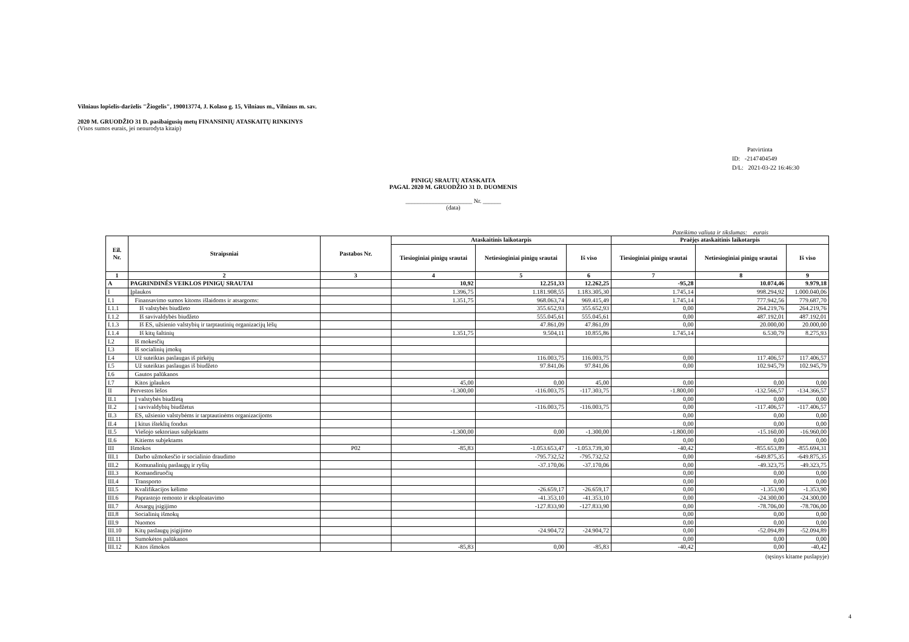Vilniaus lopšelis-darželis "Žiogelis", 190013774, J. Kolaso g. 15, Vilniaus m., Vilniaus m. sav.
2020 M. GRUODŽIO 31 D. pasibaigusių metų FINANSINIŲ ATASKAITŲ RINKINYS
(Visos sumos eurais, jei nenurodyta kitaip)
Patvirtinta
ID: -2147404549
D/L: 2021-03-22 16:46:30
PINIGŲ SRAUTŲ ATASKAITA
PAGAL 2020 M. GRUODŽIO 31 D. DUOMENIS
______________________ Nr. ______
(data)
Pateikimo valiuta ir tikslumas: eurais
| Eil. Nr. | Straipsniai | Pastabos Nr. | Ataskaitinis laikotarpis | | | Praėjęs ataskaitinis laikotarpis | | |
| --- | --- | --- | --- | --- | --- | --- | --- | --- |
| | | | Tiesioginiai pinigų srautai | Netiesioginiai pinigų srautai | Iš viso | Tiesioginiai pinigų srautai | Netiesioginiai pinigų srautai | Iš viso |
| 1 | 2 | 3 | 4 | 5 | 6 | 7 | 8 | 9 |
| A | PAGRINDINĖS VEIKLOS PINIGŲ SRAUTAI | | 10,92 | 12.251,33 | 12.262,25 | -95,28 | 10.074,46 | 9.979,18 |
| I | Įplaukos | | 1.396,75 | 1.181.908,55 | 1.183.305,30 | 1.745,14 | 998.294,92 | 1.000.040,06 |
| I.1 | Finansavimo sumos kitoms išlaidoms ir atsargoms: | | 1.351,75 | 968.063,74 | 969.415,49 | 1.745,14 | 777.942,56 | 779.687,70 |
| I.1.1 | Iš valstybės biudžeto | | | 355.652,93 | 355.652,93 | 0,00 | 264.219,76 | 264.219,76 |
| I.1.2 | Iš savivaldybės biudžeto | | | 555.045,61 | 555.045,61 | 0,00 | 487.192,01 | 487.192,01 |
| I.1.3 | Iš ES, užsienio valstybių ir tarptautinių organizacijų lėšų | | | 47.861,09 | 47.861,09 | 0,00 | 20.000,00 | 20.000,00 |
| I.1.4 | Iš kitų šaltinių | | 1.351,75 | 9.504,11 | 10.855,86 | 1.745,14 | 6.530,79 | 8.275,93 |
| I.2 | Iš mokesčių | | | | | | | |
| I.3 | Iš socialinių įmokų | | | | | | | |
| I.4 | Už suteiktas paslaugas iš pirkėjų | | | 116.003,75 | 116.003,75 | 0,00 | 117.406,57 | 117.406,57 |
| I.5 | Už suteiktas paslaugas iš biudžeto | | | 97.841,06 | 97.841,06 | 0,00 | 102.945,79 | 102.945,79 |
| I.6 | Gautos palūkanos | | | | | | | |
| I.7 | Kitos įplaukos | | 45,00 | 0,00 | 45,00 | 0,00 | 0,00 | 0,00 |
| II | Pervestos lėšos | | -1.300,00 | -116.003,75 | -117.303,75 | -1.800,00 | -132.566,57 | -134.366,57 |
| II.1 | Į valstybės biudžetą | | | | | 0,00 | 0,00 | 0,00 |
| II.2 | Į savivaldybių biudžetus | | | -116.003,75 | -116.003,75 | 0,00 | -117.406,57 | -117.406,57 |
| II.3 | ES, užsienio valstybėms ir tarptautinėms organizacijoms | | | | | 0,00 | 0,00 | 0,00 |
| II.4 | Į kitus išteklių fondus | | | | | 0,00 | 0,00 | 0,00 |
| II.5 | Viešojo sektoriaus subjektams | | -1.300,00 | 0,00 | -1.300,00 | -1.800,00 | -15.160,00 | -16.960,00 |
| II.6 | Kitiems subjektams | | | | | 0,00 | 0,00 | 0,00 |
| III | Išmokos | P02 | -85,83 | -1.053.653,47 | -1.053.739,30 | -40,42 | -855.653,89 | -855.694,31 |
| III.1 | Darbo užmokesčio ir socialinio draudimo | | | -795.732,52 | -795.732,52 | 0,00 | -649.875,35 | -649.875,35 |
| III.2 | Komunalinių paslaugų ir ryšių | | | -37.170,06 | -37.170,06 | 0,00 | -49.323,75 | -49.323,75 |
| III.3 | Komandiruočių | | | | | 0,00 | 0,00 | 0,00 |
| III.4 | Transporto | | | | | 0,00 | 0,00 | 0,00 |
| III.5 | Kvalifikacijos kėlimo | | | -26.659,17 | -26.659,17 | 0,00 | -1.353,90 | -1.353,90 |
| III.6 | Paprastojo remonto ir eksploatavimo | | | -41.353,10 | -41.353,10 | 0,00 | -24.300,00 | -24.300,00 |
| III.7 | Atsargų įsigijimo | | | -127.833,90 | -127.833,90 | 0,00 | -78.706,00 | -78.706,00 |
| III.8 | Socialinių išmokų | | | | | 0,00 | 0,00 | 0,00 |
| III.9 | Nuomos | | | | | 0,00 | 0,00 | 0,00 |
| III.10 | Kitų paslaugų įsigijimo | | | -24.904,72 | -24.904,72 | 0,00 | -52.094,89 | -52.094,89 |
| III.11 | Sumokėtos palūkanos | | | | | 0,00 | 0,00 | 0,00 |
| III.12 | Kitos išmokos | | -85,83 | 0,00 | -85,83 | -40,42 | 0,00 | -40,42 |
(tęsinys kitame puslapyje)
4